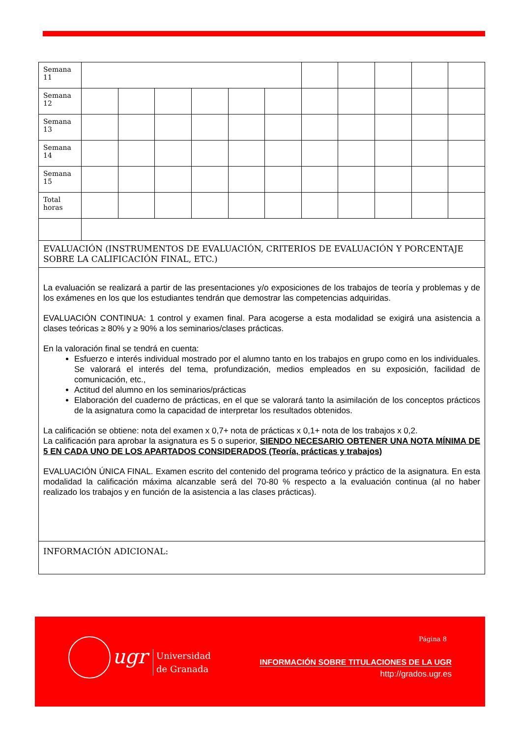| Semana 11 | | | | | | | | | | | |
| Semana 12 | | | | | | | | | | | |
| Semana 13 | | | | | | | | | | | |
| Semana 14 | | | | | | | | | | | |
| Semana 15 | | | | | | | | | | | |
| Total horas | | | | | | | | | | | |
| EVALUACIÓN (INSTRUMENTOS DE EVALUACIÓN, CRITERIOS DE EVALUACIÓN Y PORCENTAJE SOBRE LA CALIFICACIÓN FINAL, ETC.) | | | | | | | | | | | |
| La evaluación se realizará a partir de las presentaciones y/o exposiciones de los trabajos de teoría y problemas y de los exámenes en los que los estudiantes tendrán que demostrar las competencias adquiridas. EVALUACIÓN CONTINUA: 1 control y examen final. Para acogerse a esta modalidad se exigirá una asistencia a clases teóricas ≥ 80% y ≥ 90% a los seminarios/clases prácticas. En la valoración final se tendrá en cuenta: Esfuerzo e interés individual mostrado por el alumno tanto en los trabajos en grupo como en los individuales. Se valorará el interés del tema, profundización, medios empleados en su exposición, facilidad de comunicación, etc., Actitud del alumno en los seminarios/prácticas Elaboración del cuaderno de prácticas, en el que se valorará tanto la asimilación de los conceptos prácticos de la asignatura como la capacidad de interpretar los resultados obtenidos. La calificación se obtiene: nota del examen x 0,7+ nota de prácticas x 0,1+ nota de los trabajos x 0,2. La calificación para aprobar la asignatura es 5 o superior, SIENDO NECESARIO OBTENER UNA NOTA MÍNIMA DE 5 EN CADA UNO DE LOS APARTADOS CONSIDERADOS (Teoría, prácticas y trabajos) EVALUACIÓN ÚNICA FINAL. Examen escrito del contenido del programa teórico y práctico de la asignatura. En esta modalidad la calificación máxima alcanzable será del 70-80 % respecto a la evaluación continua (al no haber realizado los trabajos y en función de la asistencia a las clases prácticas). | | | | | | | | | | | |
| INFORMACIÓN ADICIONAL: | | | | | | | | | | | |
Página 8
ugr
Universidad
de Granada
INFORMACIÓN SOBRE TITULACIONES DE LA UGR
http://grados.ugr.es